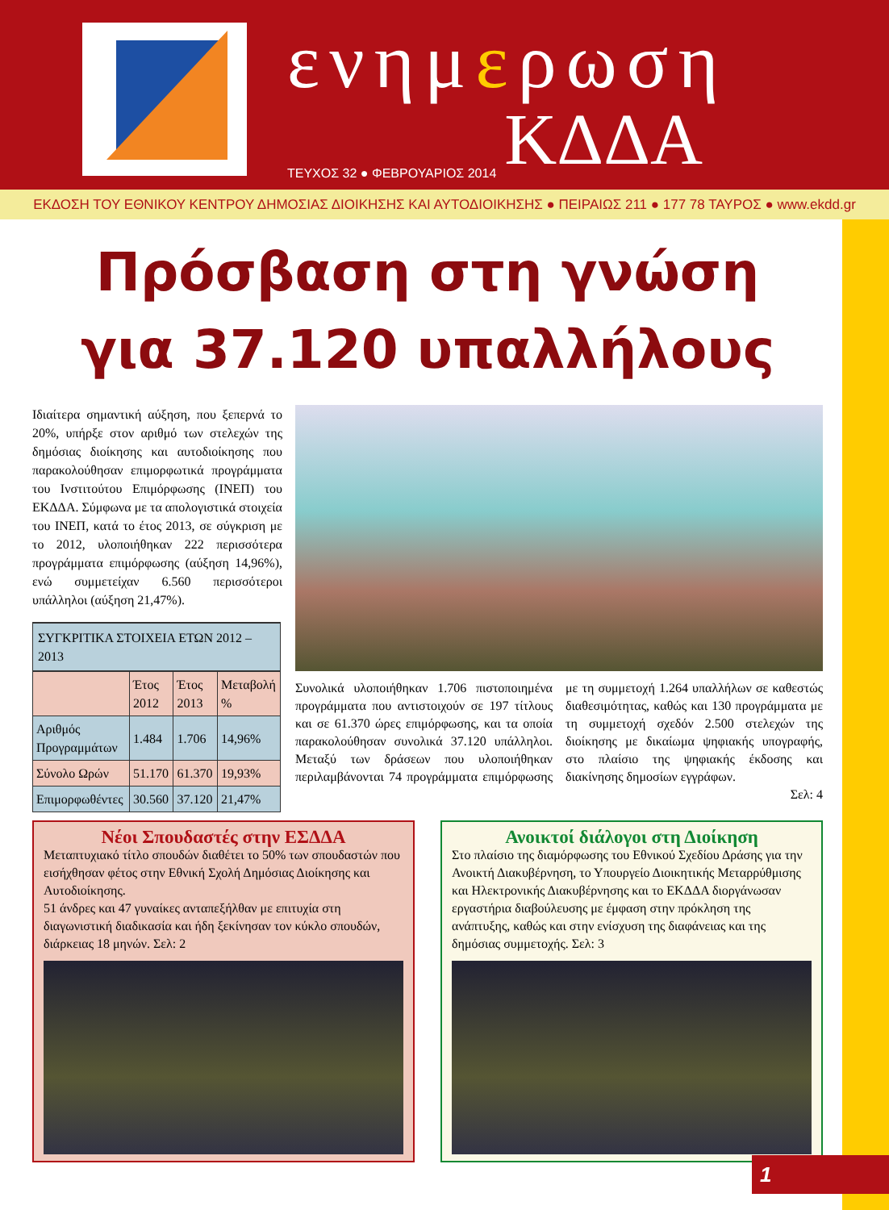ενημερωση
ΤΕΥΧΟΣ 32 ● ΦΕΒΡΟΥΑΡΙΟΣ 2014 ΚΔΔΑ
ΕΚΔΟΣΗ ΤΟΥ ΕΘΝΙΚΟΥ ΚΕΝΤΡΟΥ ΔΗΜΟΣΙΑΣ ΔΙΟΙΚΗΣΗΣ ΚΑΙ ΑΥΤΟΔΙΟΙΚΗΣΗΣ ● ΠΕΙΡΑΙΩΣ 211 ● 177 78 ΤΑΥΡΟΣ ● www.ekdd.gr
Πρόσβαση στη γνώση
για 37.120 υπαλλήλους
Ιδιαίτερα σημαντική αύξηση, που ξεπερνά το 20%, υπήρξε στον αριθμό των στελεχών της δημόσιας διοίκησης και αυτοδιοίκησης που παρακολούθησαν επιμορφωτικά προγράμματα του Ινστιτούτου Επιμόρφωσης (ΙΝΕΠ) του ΕΚΔΔΑ. Σύμφωνα με τα απολογιστικά στοιχεία του ΙΝΕΠ, κατά το έτος 2013, σε σύγκριση με το 2012, υλοποιήθηκαν 222 περισσότερα προγράμματα επιμόρφωσης (αύξηση 14,96%), ενώ συμμετείχαν 6.560 περισσότεροι υπάλληλοι (αύξηση 21,47%).
| ΣΥΓΚΡΙΤΙΚΑ ΣΤΟΙΧΕΙΑ ΕΤΩΝ 2012 – 2013 | | | |
| --- | --- | --- | --- |
| | Έτος 2012 | Έτος 2013 | Μεταβολή % |
| Αριθμός Προγραμμάτων | 1.484 | 1.706 | 14,96% |
| Σύνολο Ωρών | 51.170 | 61.370 | 19,93% |
| Επιμορφωθέντες | 30.560 | 37.120 | 21,47% |
Συνολικά υλοποιήθηκαν 1.706 πιστοποιημένα προγράμματα που αντιστοιχούν σε 197 τίτλους και σε 61.370 ώρες επιμόρφωσης, και τα οποία παρακολούθησαν συνολικά 37.120 υπάλληλοι. Μεταξύ των δράσεων που υλοποιήθηκαν περιλαμβάνονται 74 προγράμματα επιμόρφωσης με τη συμμετοχή 1.264 υπαλλήλων σε καθεστώς διαθεσιμότητας, καθώς και 130 προγράμματα με τη συμμετοχή σχεδόν 2.500 στελεχών της διοίκησης με δικαίωμα ψηφιακής υπογραφής, στο πλαίσιο της ψηφιακής έκδοσης και διακίνησης δημοσίων εγγράφων.
Σελ: 4
Νέοι Σπουδαστές στην ΕΣΔΔΑ
Μεταπτυχιακό τίτλο σπουδών διαθέτει το 50% των σπουδαστών που εισήχθησαν φέτος στην Εθνική Σχολή Δημόσιας Διοίκησης και Αυτοδιοίκησης.
51 άνδρες και 47 γυναίκες ανταπεξήλθαν με επιτυχία στη διαγωνιστική διαδικασία και ήδη ξεκίνησαν τον κύκλο σπουδών, διάρκειας 18 μηνών. Σελ: 2
Ανοικτοί διάλογοι στη Διοίκηση
Στο πλαίσιο της διαμόρφωσης του Εθνικού Σχεδίου Δράσης για την Ανοικτή Διακυβέρνηση, το Υπουργείο Διοικητικής Μεταρρύθμισης και Ηλεκτρονικής Διακυβέρνησης και το ΕΚΔΔΑ διοργάνωσαν εργαστήρια διαβούλευσης με έμφαση στην πρόκληση της ανάπτυξης, καθώς και στην ενίσχυση της διαφάνειας και της δημόσιας συμμετοχής. Σελ: 3
1